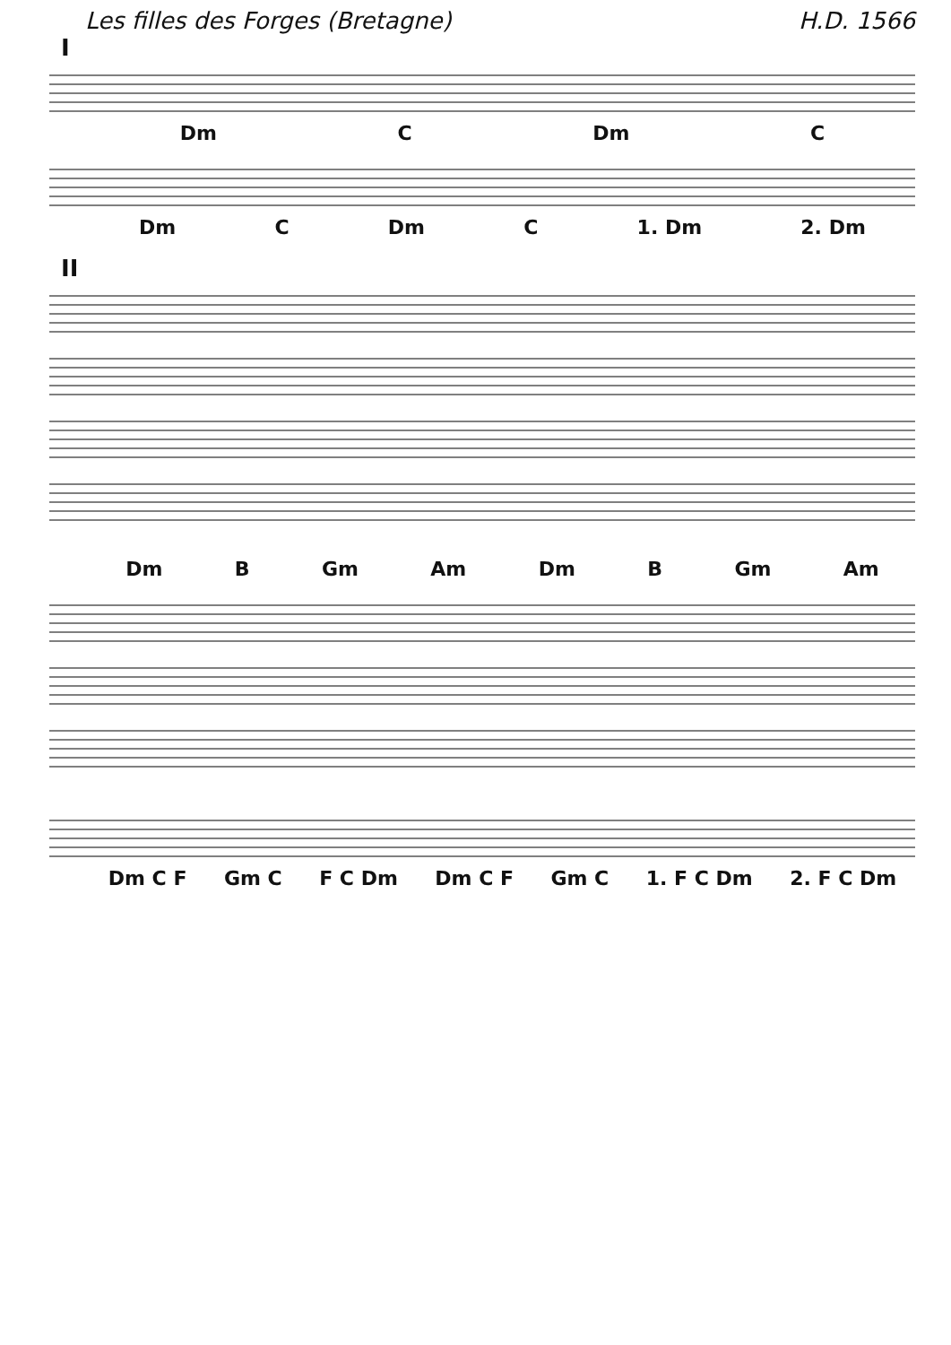Les filles des Forges (Bretagne) H.D. 1566
I
Dm C Dm C
Dm C Dm C 1. Dm 2. Dm
II
Dm B Gm Am Dm B Gm Am
Dm C F Gm C F C Dm Dm C F Gm C 1. F C Dm 2. F C Dm